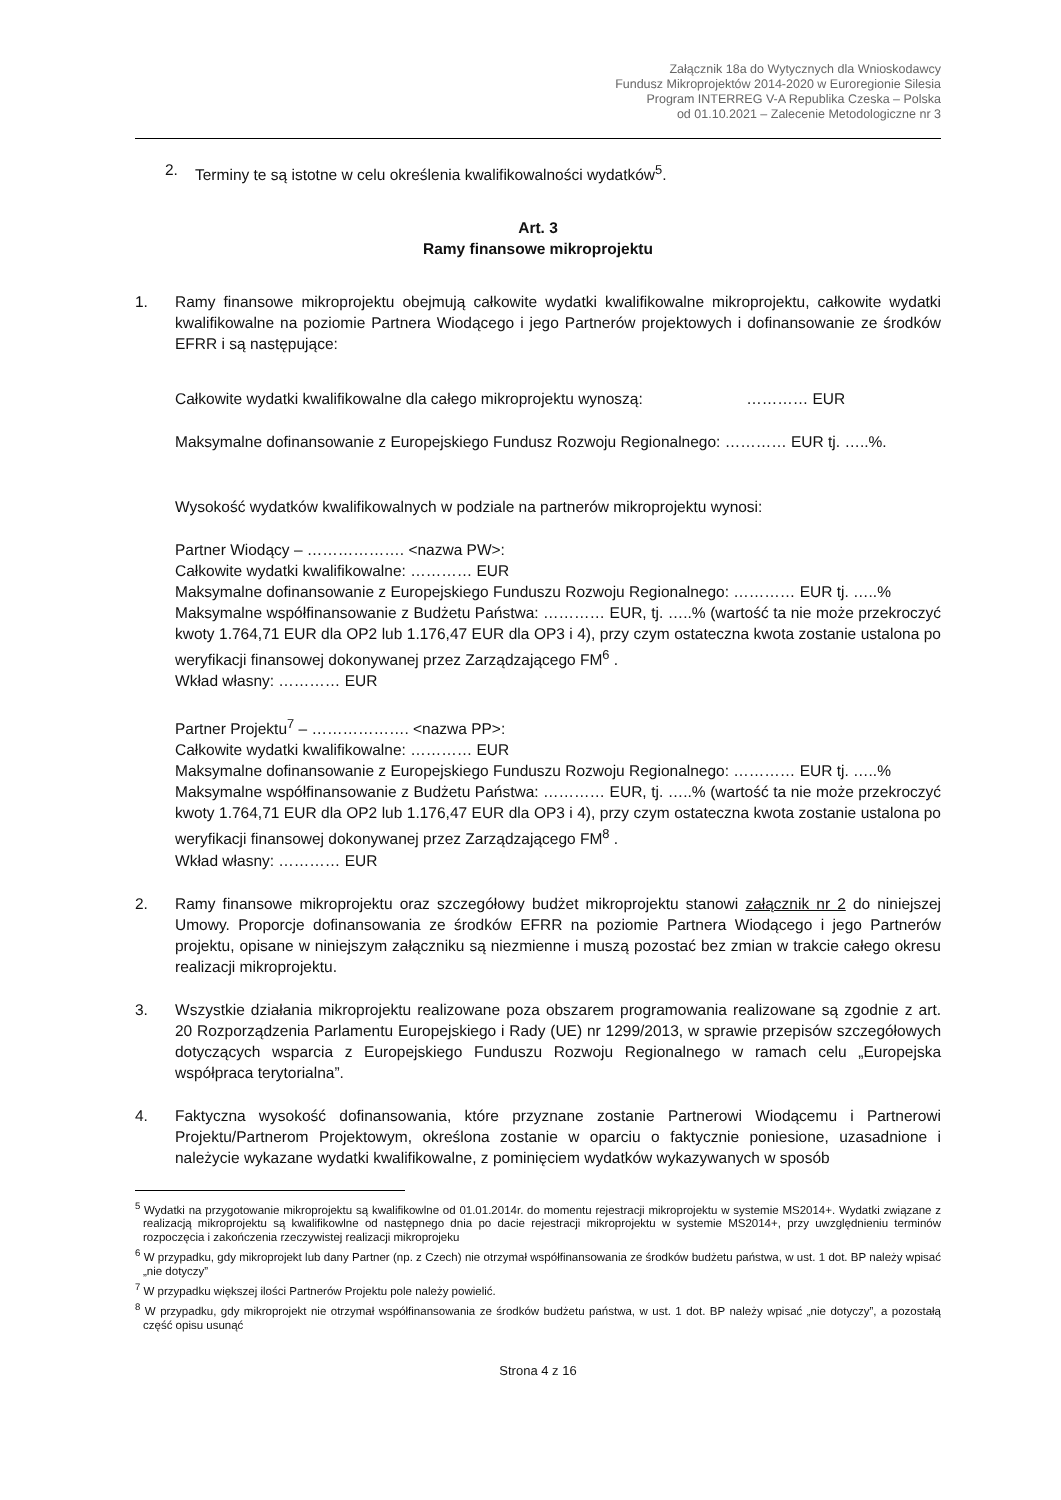Załącznik 18a do Wytycznych dla Wnioskodawcy
Fundusz Mikroprojektów 2014-2020 w Euroregionie Silesia
Program INTERREG V-A Republika Czeska – Polska
od 01.10.2021 – Zalecenie Metodologiczne nr 3
2. Terminy te są istotne w celu określenia kwalifikowalności wydatków<sup>5</sup>.
Art. 3
Ramy finansowe mikroprojektu
1. Ramy finansowe mikroprojektu obejmują całkowite wydatki kwalifikowalne mikroprojektu, całkowite wydatki kwalifikowalne na poziomie Partnera Wiodącego i jego Partnerów projektowych i dofinansowanie ze środków EFRR i są następujące:
Całkowite wydatki kwalifikowalne dla całego mikroprojektu wynoszą: ………… EUR
Maksymalne dofinansowanie z Europejskiego Fundusz Rozwoju Regionalnego: ………… EUR tj. …..%.
Wysokość wydatków kwalifikowalnych w podziale na partnerów mikroprojektu wynosi:
Partner Wiodący – ………………. <nazwa PW>:
Całkowite wydatki kwalifikowalne: ………… EUR
Maksymalne dofinansowanie z Europejskiego Funduszu Rozwoju Regionalnego: ………… EUR tj. …..%
Maksymalne współfinansowanie z Budżetu Państwa: ………… EUR, tj. …..% (wartość ta nie może przekroczyć kwoty 1.764,71 EUR dla OP2 lub 1.176,47 EUR dla OP3 i 4), przy czym ostateczna kwota zostanie ustalona po weryfikacji finansowej dokonywanej przez Zarządzającego FM<sup>6</sup> .
Wkład własny: ………… EUR
Partner Projektu<sup>7</sup> – ………………. <nazwa PP>:
Całkowite wydatki kwalifikowalne: ………… EUR
Maksymalne dofinansowanie z Europejskiego Funduszu Rozwoju Regionalnego: ………… EUR tj. …..%
Maksymalne współfinansowanie z Budżetu Państwa: ………… EUR, tj. …..% (wartość ta nie może przekroczyć kwoty 1.764,71 EUR dla OP2 lub 1.176,47 EUR dla OP3 i 4), przy czym ostateczna kwota zostanie ustalona po weryfikacji finansowej dokonywanej przez Zarządzającego FM<sup>8</sup> .
Wkład własny: ………… EUR
2. Ramy finansowe mikroprojektu oraz szczegółowy budżet mikroprojektu stanowi załącznik nr 2 do niniejszej Umowy. Proporcje dofinansowania ze środków EFRR na poziomie Partnera Wiodącego i jego Partnerów projektu, opisane w niniejszym załączniku są niezmienne i muszą pozostać bez zmian w trakcie całego okresu realizacji mikroprojektu.
3. Wszystkie działania mikroprojektu realizowane poza obszarem programowania realizowane są zgodnie z art. 20 Rozporządzenia Parlamentu Europejskiego i Rady (UE) nr 1299/2013, w sprawie przepisów szczegółowych dotyczących wsparcia z Europejskiego Funduszu Rozwoju Regionalnego w ramach celu „Europejska współpraca terytorialna”.
4. Faktyczna wysokość dofinansowania, które przyznane zostanie Partnerowi Wiodącemu i Partnerowi Projektu/Partnerom Projektowym, określona zostanie w oparciu o faktycznie poniesione, uzasadnione i należycie wykazane wydatki kwalifikowalne, z pominięciem wydatków wykazywanych w sposób
<sup>5</sup> Wydatki na przygotowanie mikroprojektu są kwalifikowlne od 01.01.2014r. do momentu rejestracji mikroprojektu w systemie MS2014+. Wydatki związane z realizacją mikroprojektu są kwalifikowlne od następnego dnia po dacie rejestracji mikroprojektu w systemie MS2014+, przy uwzględnieniu terminów rozpoczęcia i zakończenia rzeczywistej realizacji mikroprojeku
<sup>6</sup> W przypadku, gdy mikroprojekt lub dany Partner (np. z Czech) nie otrzymał współfinansowania ze środków budżetu państwa, w ust. 1 dot. BP należy wpisać „nie dotyczy”
<sup>7</sup> W przypadku większej ilości Partnerów Projektu pole należy powielić.
<sup>8</sup> W przypadku, gdy mikroprojekt nie otrzymał współfinansowania ze środków budżetu państwa, w ust. 1 dot. BP należy wpisać „nie dotyczy”, a pozostałą część opisu usunąć
Strona 4 z 16